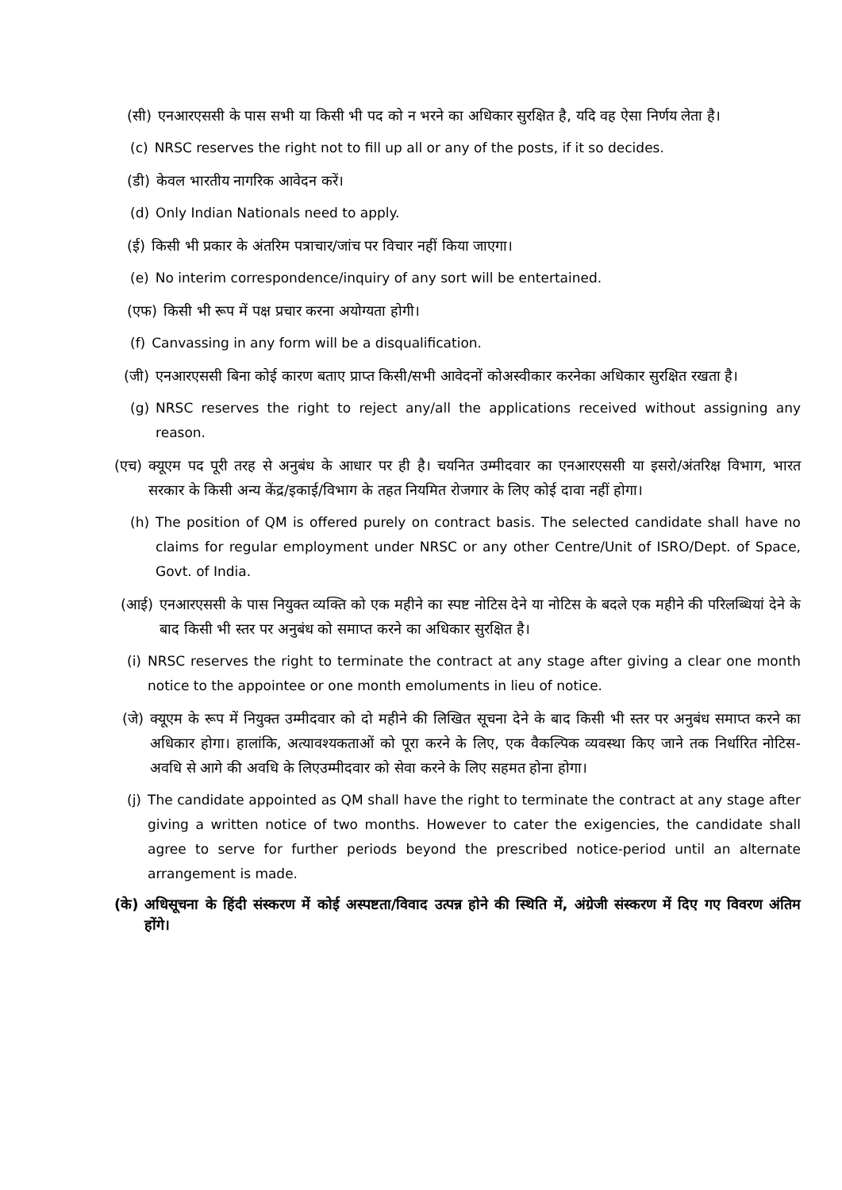(सी) एनआरएससी के पास सभी या किसी भी पद को न भरने का अधिकार सुरक्षित है, यदि वह ऐसा निर्णय लेता है।
(c) NRSC reserves the right not to fill up all or any of the posts, if it so decides.
(डी) केवल भारतीय नागरिक आवेदन करें।
(d) Only Indian Nationals need to apply.
(ई) किसी भी प्रकार के अंतरिम पत्राचार/जांच पर विचार नहीं किया जाएगा।
(e) No interim correspondence/inquiry of any sort will be entertained.
(एफ) किसी भी रूप में पक्ष प्रचार करना अयोग्यता होगी।
(f) Canvassing in any form will be a disqualification.
(जी) एनआरएससी बिना कोई कारण बताए प्राप्त किसी/सभी आवेदनों कोअस्वीकार करनेका अधिकार सुरक्षित रखता है।
(g) NRSC reserves the right to reject any/all the applications received without assigning any reason.
(एच) क्यूएम पद पूरी तरह से अनुबंध के आधार पर ही है। चयनित उम्मीदवार का एनआरएससी या इसरो/अंतरिक्ष विभाग, भारत सरकार के किसी अन्य केंद्र/इकाई/विभाग के तहत नियमित रोजगार के लिए कोई दावा नहीं होगा।
(h) The position of QM is offered purely on contract basis. The selected candidate shall have no claims for regular employment under NRSC or any other Centre/Unit of ISRO/Dept. of Space, Govt. of India.
(आई) एनआरएससी के पास नियुक्त व्यक्ति को एक महीने का स्पष्ट नोटिस देने या नोटिस के बदले एक महीने की परिलब्धियां देने के बाद किसी भी स्तर पर अनुबंध को समाप्त करने का अधिकार सुरक्षित है।
(i) NRSC reserves the right to terminate the contract at any stage after giving a clear one month notice to the appointee or one month emoluments in lieu of notice.
(जे) क्यूएम के रूप में नियुक्त उम्मीदवार को दो महीने की लिखित सूचना देने के बाद किसी भी स्तर पर अनुबंध समाप्त करने का अधिकार होगा। हालांकि, अत्यावश्यकताओं को पूरा करने के लिए, एक वैकल्पिक व्यवस्था किए जाने तक निर्धारित नोटिस-अवधि से आगे की अवधि के लिएउम्मीदवार को सेवा करने के लिए सहमत होना होगा।
(j) The candidate appointed as QM shall have the right to terminate the contract at any stage after giving a written notice of two months. However to cater the exigencies, the candidate shall agree to serve for further periods beyond the prescribed notice-period until an alternate arrangement is made.
(के) अधिसूचना के हिंदी संस्करण में कोई अस्पष्टता/विवाद उत्पन्न होने की स्थिति में, अंग्रेजी संस्करण में दिए गए विवरण अंतिम होंगे।